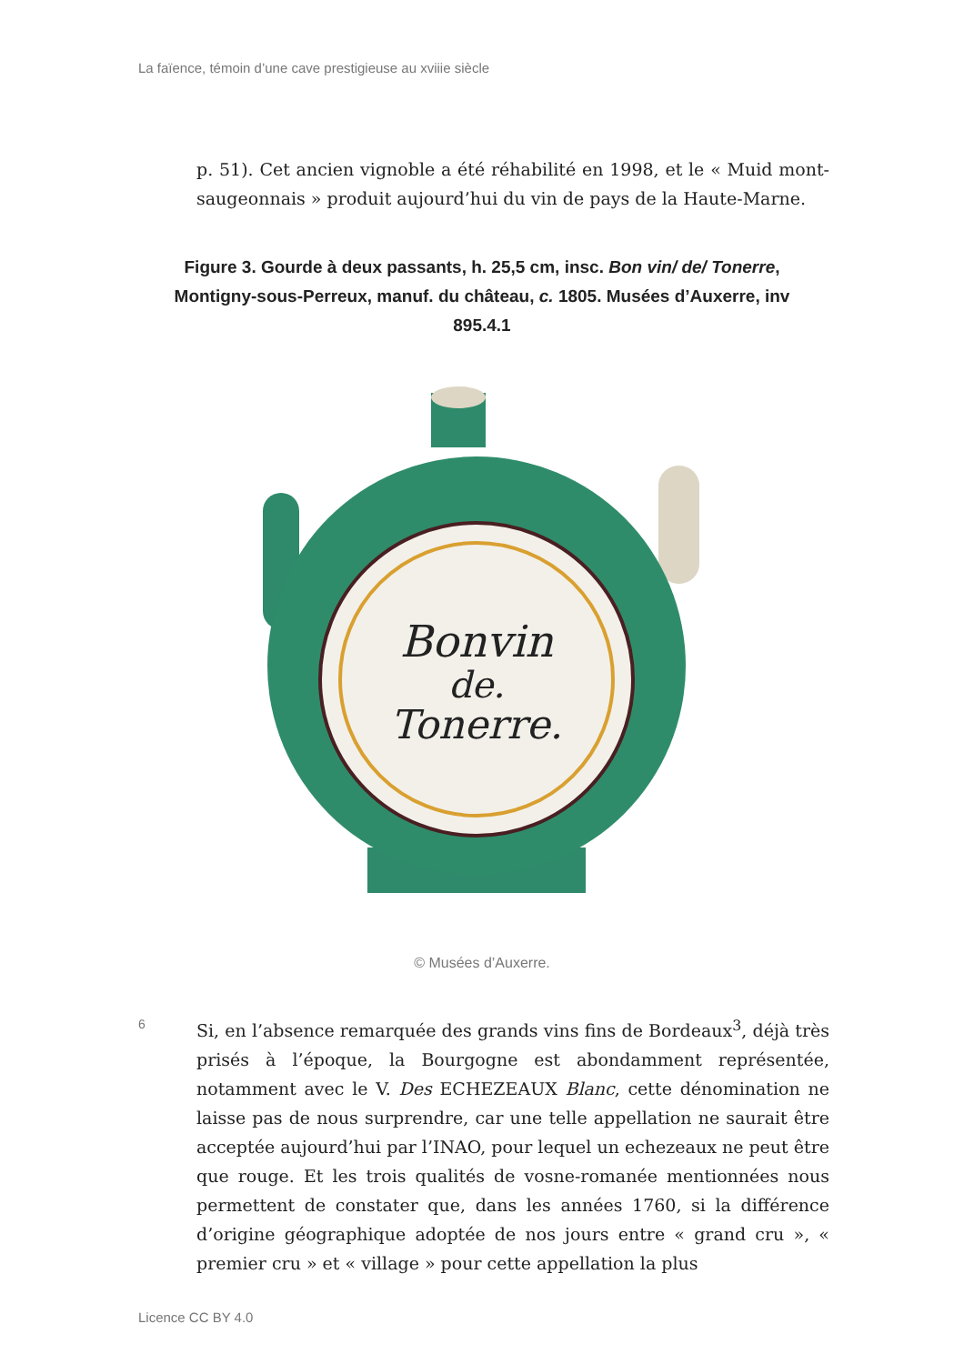La faïence, témoin d’une cave prestigieuse au xviiie siècle
p. 51). Cet ancien vignoble a été réhabilité en 1998, et le « Muid mont­saugeonnais » produit aujourd’hui du vin de pays de la Haute-Marne.
Figure 3. Gourde à deux passants, h. 25,5 cm, insc. Bon vin/ de/ Tonerre, Montigny-sous-Perreux, manuf. du château, c. 1805. Musées d’Auxerre, inv 895.4.1
Bonvin
de.
Tonerre.
© Musées d’Auxerre.
6
Si, en l’absence remarquée des grands vins fins de Bordeaux<sup>3</sup>, déjà très prisés à l’époque, la Bourgogne est abondamment représentée, notamment avec le V. Des ECHEZEAUX Blanc, cette dénomination ne laisse pas de nous surprendre, car une telle appellation ne saurait être acceptée aujourd’hui par l’INAO, pour lequel un echezeaux ne peut être que rouge. Et les trois qualités de vosne-romanée mention­nées nous permettent de constater que, dans les années 1760, si la différence d’origine géographique adoptée de nos jours entre « grand cru », « premier cru » et « village » pour cette appellation la plus
Licence CC BY 4.0